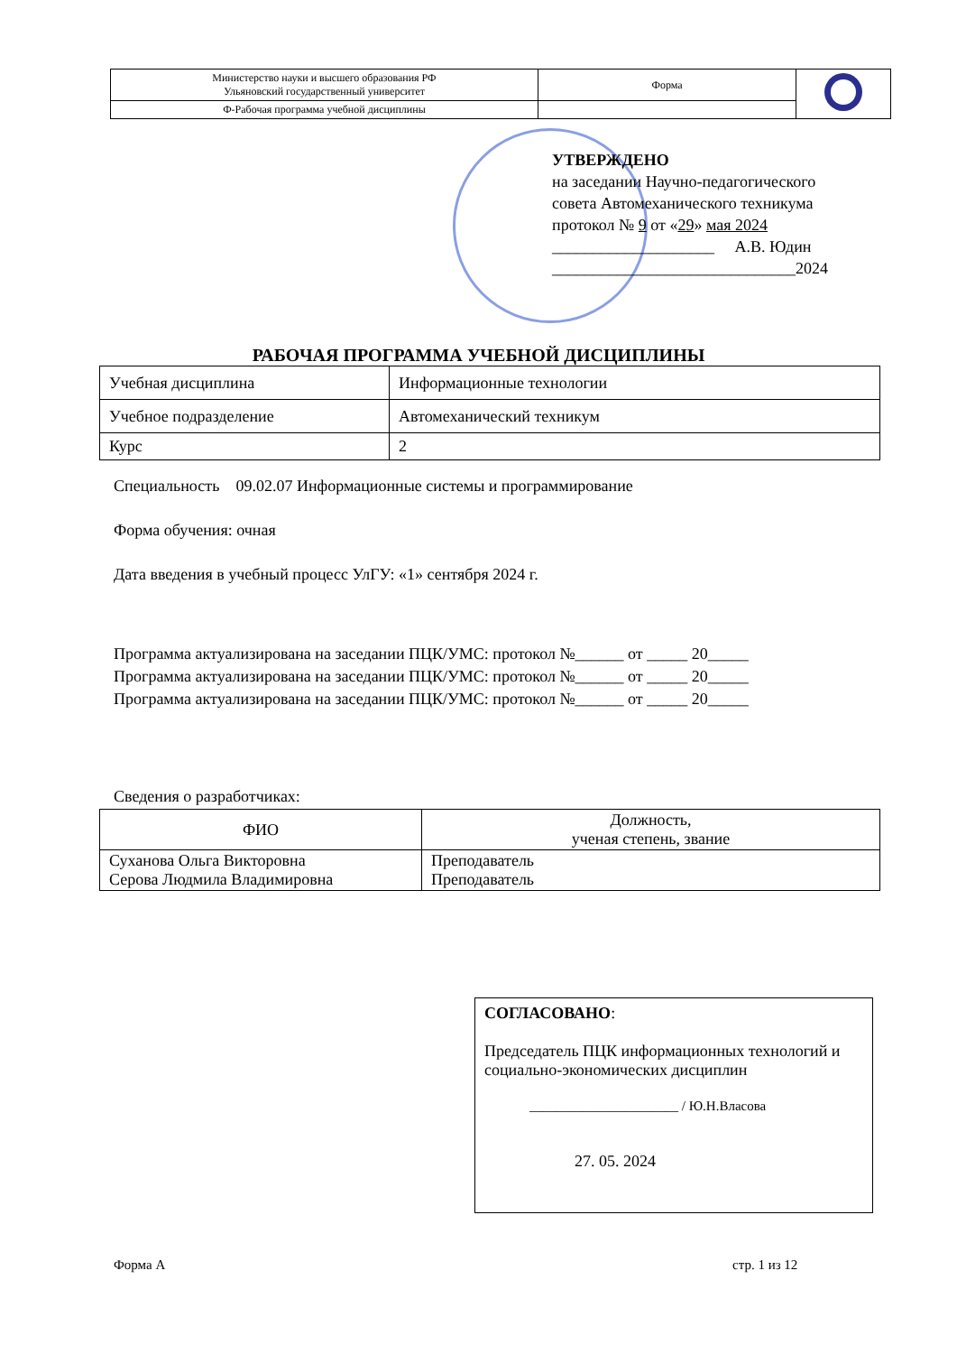| Министерство науки и высшего образования РФ Ульяновский государственный университет | Форма | |
| Ф-Рабочая программа учебной дисциплины | | |
УТВЕРЖДЕНО
на заседании Научно-педагогического
совета Автомеханического техникума
протокол № 9 от «29» мая 2024
____________________ А.В. Юдин
______________________________2024
РАБОЧАЯ ПРОГРАММА УЧЕБНОЙ ДИСЦИПЛИНЫ
| Учебная дисциплина | Информационные технологии |
| Учебное подразделение | Автомеханический техникум |
| Курс | 2 |
Специальность 09.02.07 Информационные системы и программирование
Форма обучения: очная
Дата введения в учебный процесс УлГУ: «1» сентября 2024 г.
Программа актуализирована на заседании ПЦК/УМС: протокол №______ от _____ 20_____
Программа актуализирована на заседании ПЦК/УМС: протокол №______ от _____ 20_____
Программа актуализирована на заседании ПЦК/УМС: протокол №______ от _____ 20_____
Сведения о разработчиках:
| ФИО | Должность, ученая степень, звание |
| Суханова Ольга Викторовна Серова Людмила Владимировна | Преподаватель Преподаватель |
СОГЛАСОВАНО:
Председатель ПЦК информационных технологий и социально-экономических дисциплин
______________________ / Ю.Н.Власова
27. 05. 2024
Форма А стр. 1 из 12